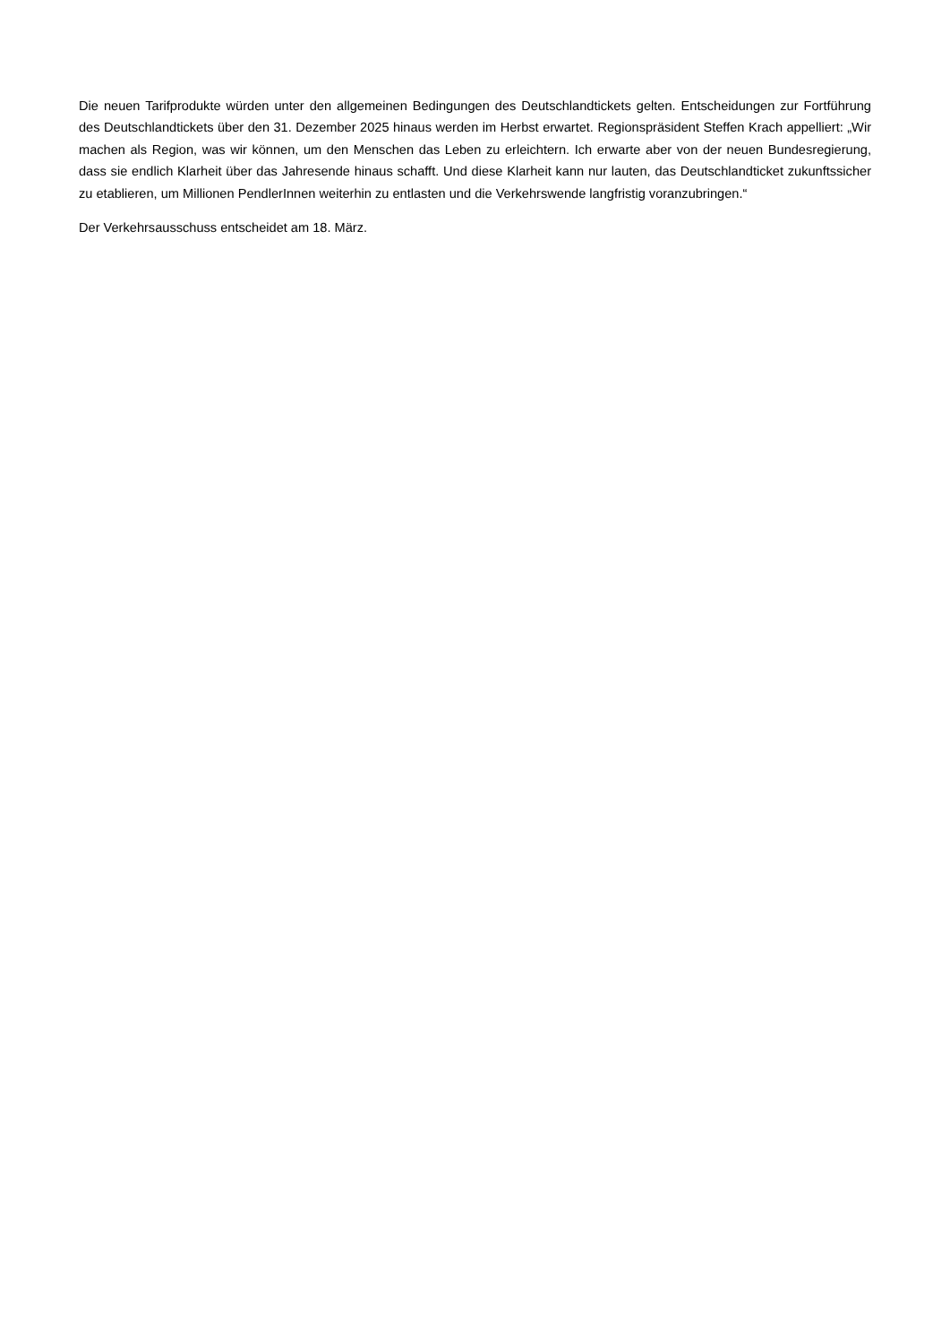Die neuen Tarifprodukte würden unter den allgemeinen Bedingungen des Deutschlandtickets gelten. Entscheidungen zur Fortführung des Deutschlandtickets über den 31. Dezember 2025 hinaus werden im Herbst erwartet. Regionspräsident Steffen Krach appelliert: „Wir machen als Region, was wir können, um den Menschen das Leben zu erleichtern. Ich erwarte aber von der neuen Bundesregierung, dass sie endlich Klarheit über das Jahresende hinaus schafft. Und diese Klarheit kann nur lauten, das Deutschlandticket zukunftssicher zu etablieren, um Millionen PendlerInnen weiterhin zu entlasten und die Verkehrswende langfristig voranzubringen.“
Der Verkehrsausschuss entscheidet am 18. März.